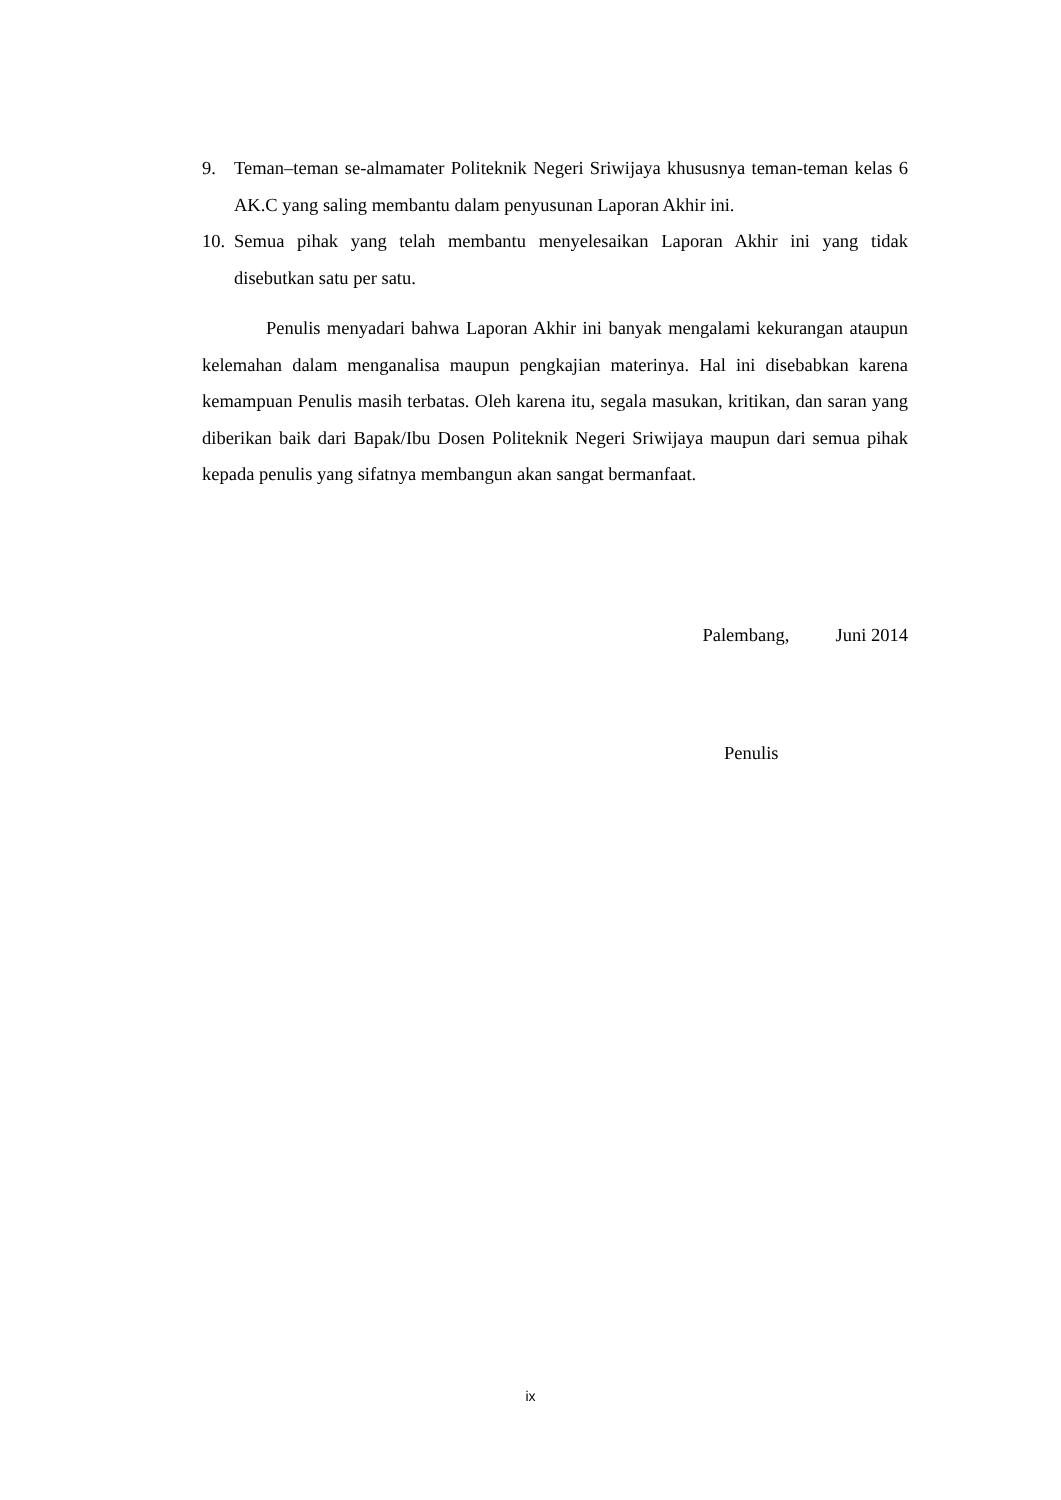9. Teman–teman se-almamater Politeknik Negeri Sriwijaya khususnya teman-teman kelas 6 AK.C yang saling membantu dalam penyusunan Laporan Akhir ini.
10.
Semua pihak yang telah membantu menyelesaikan Laporan Akhir ini yang tidak disebutkan satu per satu.
Penulis menyadari bahwa Laporan Akhir ini banyak mengalami kekurangan ataupun kelemahan dalam menganalisa maupun pengkajian materinya. Hal ini disebabkan karena kemampuan Penulis masih terbatas. Oleh karena itu, segala masukan, kritikan, dan saran yang diberikan baik dari Bapak/Ibu Dosen Politeknik Negeri Sriwijaya maupun dari semua pihak kepada penulis yang sifatnya membangun akan sangat bermanfaat.
Palembang, Juni 2014
Penulis
ix